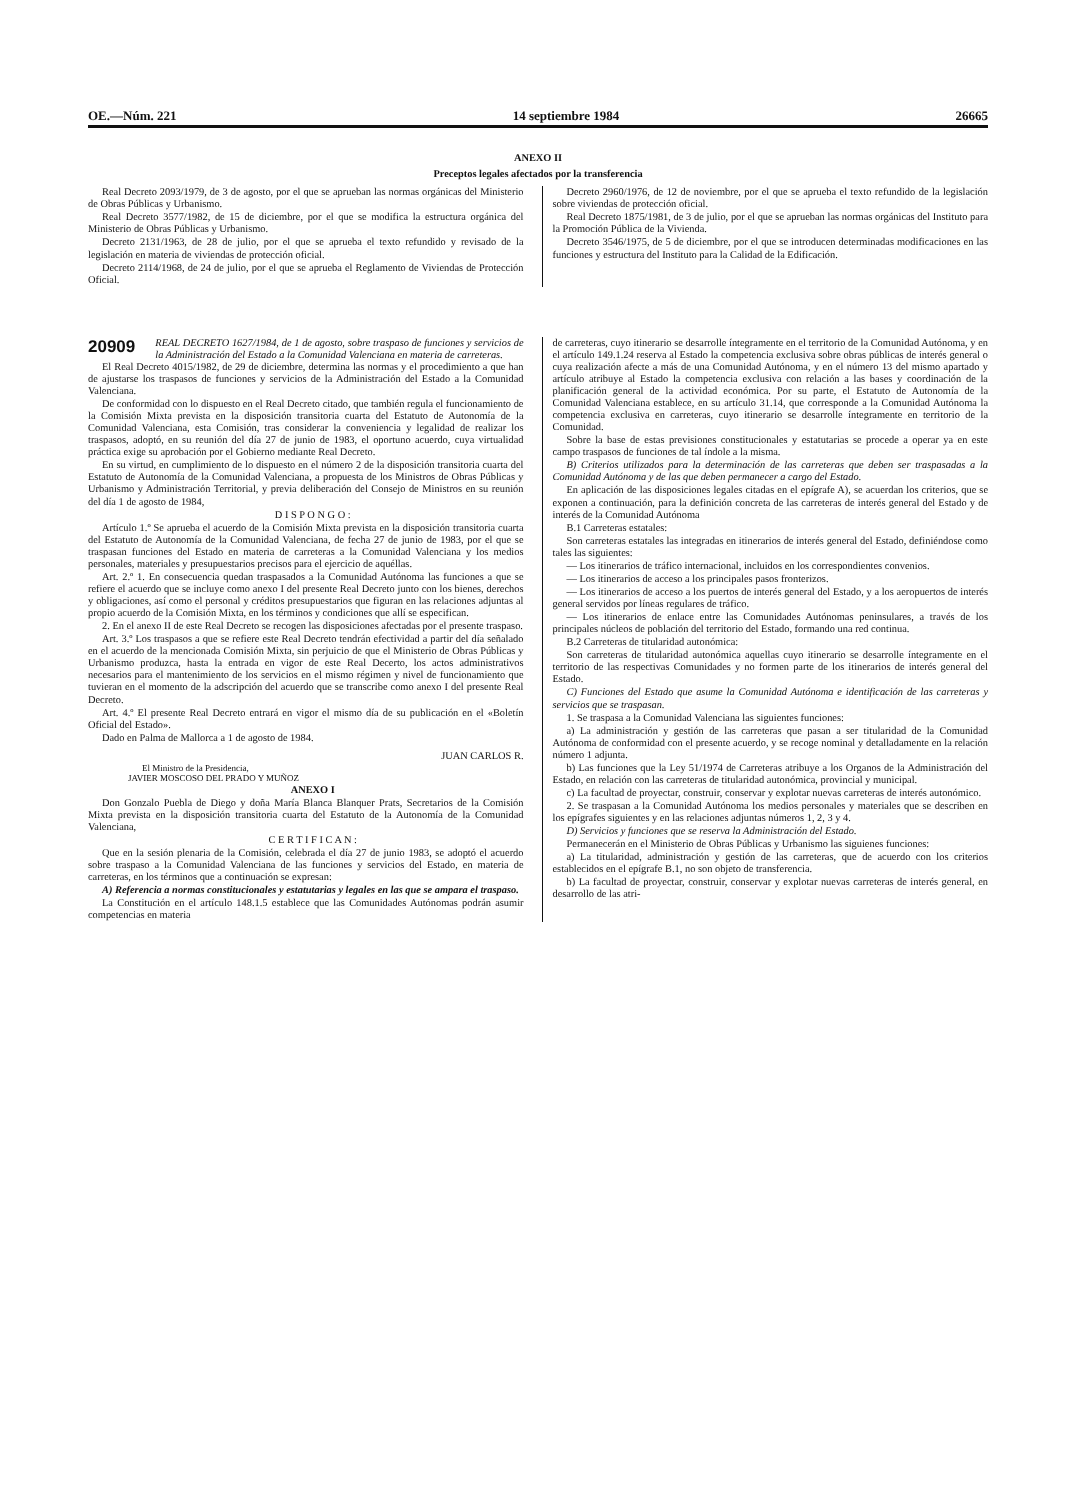OE.—Núm. 221 14 septiembre 1984 26665
ANEXO II
Preceptos legales afectados por la transferencia
Real Decreto 2093/1979, de 3 de agosto, por el que se aprueban las normas orgánicas del Ministerio de Obras Públicas y Urbanismo.
Real Decreto 3577/1982, de 15 de diciembre, por el que se modifica la estructura orgánica del Ministerio de Obras Públicas y Urbanismo.
Decreto 2131/1963, de 28 de julio, por el que se aprueba el texto refundido y revisado de la legislación en materia de viviendas de protección oficial.
Decreto 2114/1968, de 24 de julio, por el que se aprueba el Reglamento de Viviendas de Protección Oficial.
Decreto 2960/1976, de 12 de noviembre, por el que se aprueba el texto refundido de la legislación sobre viviendas de protección oficial.
Real Decreto 1875/1981, de 3 de julio, por el que se aprueban las normas orgánicas del Instituto para la Promoción Pública de la Vivienda.
Decreto 3546/1975, de 5 de diciembre, por el que se introducen determinadas modificaciones en las funciones y estructura del Instituto para la Calidad de la Edificación.
20909 REAL DECRETO 1627/1984, de 1 de agosto, sobre traspaso de funciones y servicios de la Administración del Estado a la Comunidad Valenciana en materia de carreteras.
El Real Decreto 4015/1982, de 29 de diciembre, determina las normas y el procedimiento a que han de ajustarse los traspasos de funciones y servicios de la Administración del Estado a la Comunidad Valenciana.
De conformidad con lo dispuesto en el Real Decreto citado, que también regula el funcionamiento de la Comisión Mixta prevista en la disposición transitoria cuarta del Estatuto de Autonomía de la Comunidad Valenciana, esta Comisión, tras considerar la conveniencia y legalidad de realizar los traspasos, adoptó, en su reunión del día 27 de junio de 1983, el oportuno acuerdo, cuya virtualidad práctica exige su aprobación por el Gobierno mediante Real Decreto.
En su virtud, en cumplimiento de lo dispuesto en el número 2 de la disposición transitoria cuarta del Estatuto de Autonomía de la Comunidad Valenciana, a propuesta de los Ministros de Obras Públicas y Urbanismo y Administración Territorial, y previa deliberación del Consejo de Ministros en su reunión del día 1 de agosto de 1984,
D I S P O N G O :
Artículo 1.º Se aprueba el acuerdo de la Comisión Mixta prevista en la disposición transitoria cuarta del Estatuto de Autonomía de la Comunidad Valenciana, de fecha 27 de junio de 1983, por el que se traspasan funciones del Estado en materia de carreteras a la Comunidad Valenciana y los medios personales, materiales y presupuestarios precisos para el ejercicio de aquéllas.
Art. 2.º 1. En consecuencia quedan traspasados a la Comunidad Autónoma las funciones a que se refiere el acuerdo que se incluye como anexo I del presente Real Decreto junto con los bienes, derechos y obligaciones, así como el personal y créditos presupuestarios que figuran en las relaciones adjuntas al propio acuerdo de la Comisión Mixta, en los términos y condiciones que allí se especifican.
2. En el anexo II de este Real Decreto se recogen las disposiciones afectadas por el presente traspaso.
Art. 3.º Los traspasos a que se refiere este Real Decreto tendrán efectividad a partir del día señalado en el acuerdo de la mencionada Comisión Mixta, sin perjuicio de que el Ministerio de Obras Públicas y Urbanismo produzca, hasta la entrada en vigor de este Real Decerto, los actos administrativos necesarios para el mantenimiento de los servicios en el mismo régimen y nivel de funcionamiento que tuvieran en el momento de la adscripción del acuerdo que se transcribe como anexo I del presente Real Decreto.
Art. 4.º El presente Real Decreto entrará en vigor el mismo día de su publicación en el «Boletín Oficial del Estado».
Dado en Palma de Mallorca a 1 de agosto de 1984.
JUAN CARLOS R.
El Ministro de la Presidencia,
JAVIER MOSCOSO DEL PRADO Y MUÑOZ
ANEXO I
Don Gonzalo Puebla de Diego y doña María Blanca Blanquer Prats, Secretarios de la Comisión Mixta prevista en la disposición transitoria cuarta del Estatuto de la Autonomía de la Comunidad Valenciana,
C E R T I F I C A N :
Que en la sesión plenaria de la Comisión, celebrada el día 27 de junio 1983, se adoptó el acuerdo sobre traspaso a la Comunidad Valenciana de las funciones y servicios del Estado, en materia de carreteras, en los términos que a continuación se expresan:
A) Referencia a normas constitucionales y estatutarias y legales en las que se ampara el traspaso.
La Constitución en el artículo 148.1.5 establece que las Comunidades Autónomas podrán asumir competencias en materia
de carreteras, cuyo itinerario se desarrolle íntegramente en el territorio de la Comunidad Autónoma, y en el artículo 149.1.24 reserva al Estado la competencia exclusiva sobre obras públicas de interés general o cuya realización afecte a más de una Comunidad Autónoma, y en el número 13 del mismo apartado y artículo atribuye al Estado la competencia exclusiva con relación a las bases y coordinación de la planificación general de la actividad económica. Por su parte, el Estatuto de Autonomía de la Comunidad Valenciana establece, en su artículo 31.14, que corresponde a la Comunidad Autónoma la competencia exclusiva en carreteras, cuyo itinerario se desarrolle íntegramente en territorio de la Comunidad.
Sobre la base de estas previsiones constitucionales y estatutarias se procede a operar ya en este campo traspasos de funciones de tal índole a la misma.
B) Criterios utilizados para la determinación de las carreteras que deben ser traspasadas a la Comunidad Autónoma y de las que deben permanecer a cargo del Estado.
En aplicación de las disposiciones legales citadas en el epígrafe A), se acuerdan los criterios, que se exponen a continuación, para la definición concreta de las carreteras de interés general del Estado y de interés de la Comunidad Autónoma
B.1 Carreteras estatales:
Son carreteras estatales las integradas en itinerarios de interés general del Estado, definiéndose como tales las siguientes:
— Los itinerarios de tráfico internacional, incluidos en los correspondientes convenios.
— Los itinerarios de acceso a los principales pasos fronterizos.
— Los itinerarios de acceso a los puertos de interés general del Estado, y a los aeropuertos de interés general servidos por líneas regulares de tráfico.
— Los itinerarios de enlace entre las Comunidades Autónomas peninsulares, a través de los principales núcleos de población del territorio del Estado, formando una red continua.
B.2 Carreteras de titularidad autonómica:
Son carreteras de titularidad autonómica aquellas cuyo itinerario se desarrolle íntegramente en el territorio de las respectivas Comunidades y no formen parte de los itinerarios de interés general del Estado.
C) Funciones del Estado que asume la Comunidad Autónoma e identificación de las carreteras y servicios que se traspasan.
1. Se traspasa a la Comunidad Valenciana las siguientes funciones:
a) La administración y gestión de las carreteras que pasan a ser titularidad de la Comunidad Autónoma de conformidad con el presente acuerdo, y se recoge nominal y detalladamente en la relación número 1 adjunta.
b) Las funciones que la Ley 51/1974 de Carreteras atribuye a los Organos de la Administración del Estado, en relación con las carreteras de titularidad autonómica, provincial y municipal.
c) La facultad de proyectar, construir, conservar y explotar nuevas carreteras de interés autonómico.
2. Se traspasan a la Comunidad Autónoma los medios personales y materiales que se describen en los epígrafes siguientes y en las relaciones adjuntas números 1, 2, 3 y 4.
D) Servicios y funciones que se reserva la Administración del Estado.
Permanecerán en el Ministerio de Obras Públicas y Urbanismo las siguienes funciones:
a) La titularidad, administración y gestión de las carreteras, que de acuerdo con los criterios establecidos en el epígrafe B.1, no son objeto de transferencia.
b) La facultad de proyectar, construir, conservar y explotar nuevas carreteras de interés general, en desarrollo de las atri-